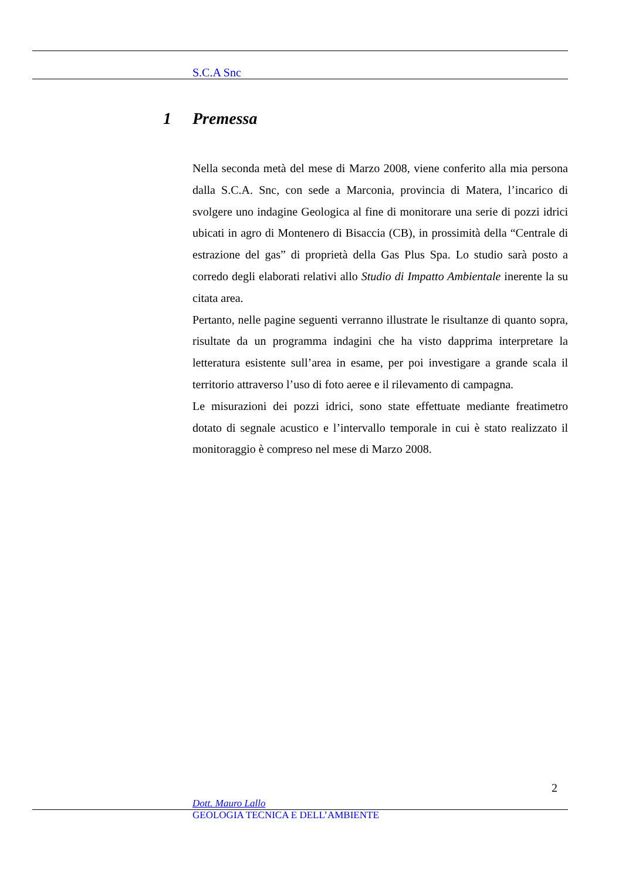S.C.A Snc
1 Premessa
Nella seconda metà del mese di Marzo 2008, viene conferito alla mia persona dalla S.C.A. Snc, con sede a Marconia, provincia di Matera, l’incarico di svolgere uno indagine Geologica al fine di monitorare una serie di pozzi idrici ubicati in agro di Montenero di Bisaccia (CB), in prossimità della “Centrale di estrazione del gas” di proprietà della Gas Plus Spa. Lo studio sarà posto a corredo degli elaborati relativi allo Studio di Impatto Ambientale inerente la su citata area.
Pertanto, nelle pagine seguenti verranno illustrate le risultanze di quanto sopra, risultate da un programma indagini che ha visto dapprima interpretare la letteratura esistente sull’area in esame, per poi investigare a grande scala il territorio attraverso l’uso di foto aeree e il rilevamento di campagna.
Le misurazioni dei pozzi idrici, sono state effettuate mediante freatimetro dotato di segnale acustico e l’intervallo temporale in cui è stato realizzato il monitoraggio è compreso nel mese di Marzo 2008.
2
Dott. Mauro Lallo
GEOLOGIA TECNICA E DELL’AMBIENTE